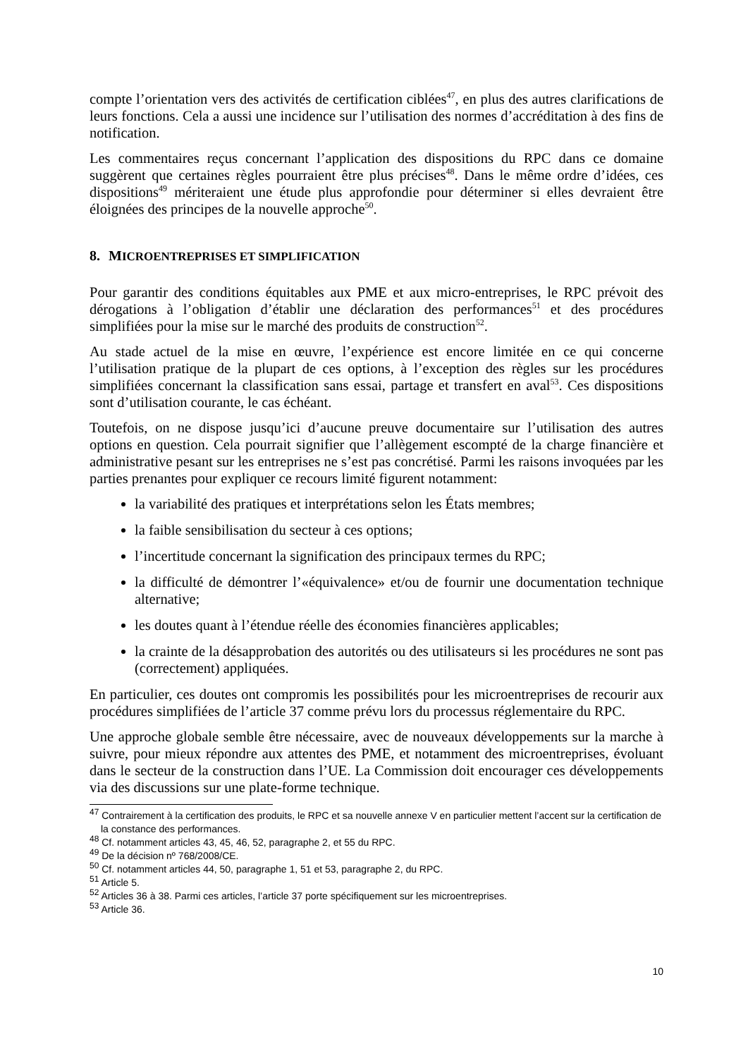compte l’orientation vers des activités de certification ciblées<sup>47</sup>, en plus des autres clarifications de leurs fonctions. Cela a aussi une incidence sur l’utilisation des normes d’accréditation à des fins de notification.
Les commentaires reçus concernant l’application des dispositions du RPC dans ce domaine suggèrent que certaines règles pourraient être plus précises<sup>48</sup>. Dans le même ordre d’idées, ces dispositions<sup>49</sup> mériteraient une étude plus approfondie pour déterminer si elles devraient être éloignées des principes de la nouvelle approche<sup>50</sup>.
8. MICROENTREPRISES ET SIMPLIFICATION
Pour garantir des conditions équitables aux PME et aux micro-entreprises, le RPC prévoit des dérogations à l’obligation d’établir une déclaration des performances<sup>51</sup> et des procédures simplifiées pour la mise sur le marché des produits de construction<sup>52</sup>.
Au stade actuel de la mise en œuvre, l’expérience est encore limitée en ce qui concerne l’utilisation pratique de la plupart de ces options, à l’exception des règles sur les procédures simplifiées concernant la classification sans essai, partage et transfert en aval<sup>53</sup>. Ces dispositions sont d’utilisation courante, le cas échéant.
Toutefois, on ne dispose jusqu’ici d’aucune preuve documentaire sur l’utilisation des autres options en question. Cela pourrait signifier que l’allègement escompté de la charge financière et administrative pesant sur les entreprises ne s’est pas concrétisé. Parmi les raisons invoquées par les parties prenantes pour expliquer ce recours limité figurent notamment:
la variabilité des pratiques et interprétations selon les États membres;
la faible sensibilisation du secteur à ces options;
l’incertitude concernant la signification des principaux termes du RPC;
la difficulté de démontrer l’«équivalence» et/ou de fournir une documentation technique alternative;
les doutes quant à l’étendue réelle des économies financières applicables;
la crainte de la désapprobation des autorités ou des utilisateurs si les procédures ne sont pas (correctement) appliquées.
En particulier, ces doutes ont compromis les possibilités pour les microentreprises de recourir aux procédures simplifiées de l’article 37 comme prévu lors du processus réglementaire du RPC.
Une approche globale semble être nécessaire, avec de nouveaux développements sur la marche à suivre, pour mieux répondre aux attentes des PME, et notamment des microentreprises, évoluant dans le secteur de la construction dans l’UE. La Commission doit encourager ces développements via des discussions sur une plate-forme technique.
<sup>47</sup> Contrairement à la certification des produits, le RPC et sa nouvelle annexe V en particulier mettent l’accent sur la certification de la constance des performances.
<sup>48</sup> Cf. notamment articles 43, 45, 46, 52, paragraphe 2, et 55 du RPC.
<sup>49</sup> De la décision nº 768/2008/CE.
<sup>50</sup> Cf. notamment articles 44, 50, paragraphe 1, 51 et 53, paragraphe 2, du RPC.
<sup>51</sup> Article 5.
<sup>52</sup> Articles 36 à 38. Parmi ces articles, l’article 37 porte spécifiquement sur les microentreprises.
<sup>53</sup> Article 36.
10